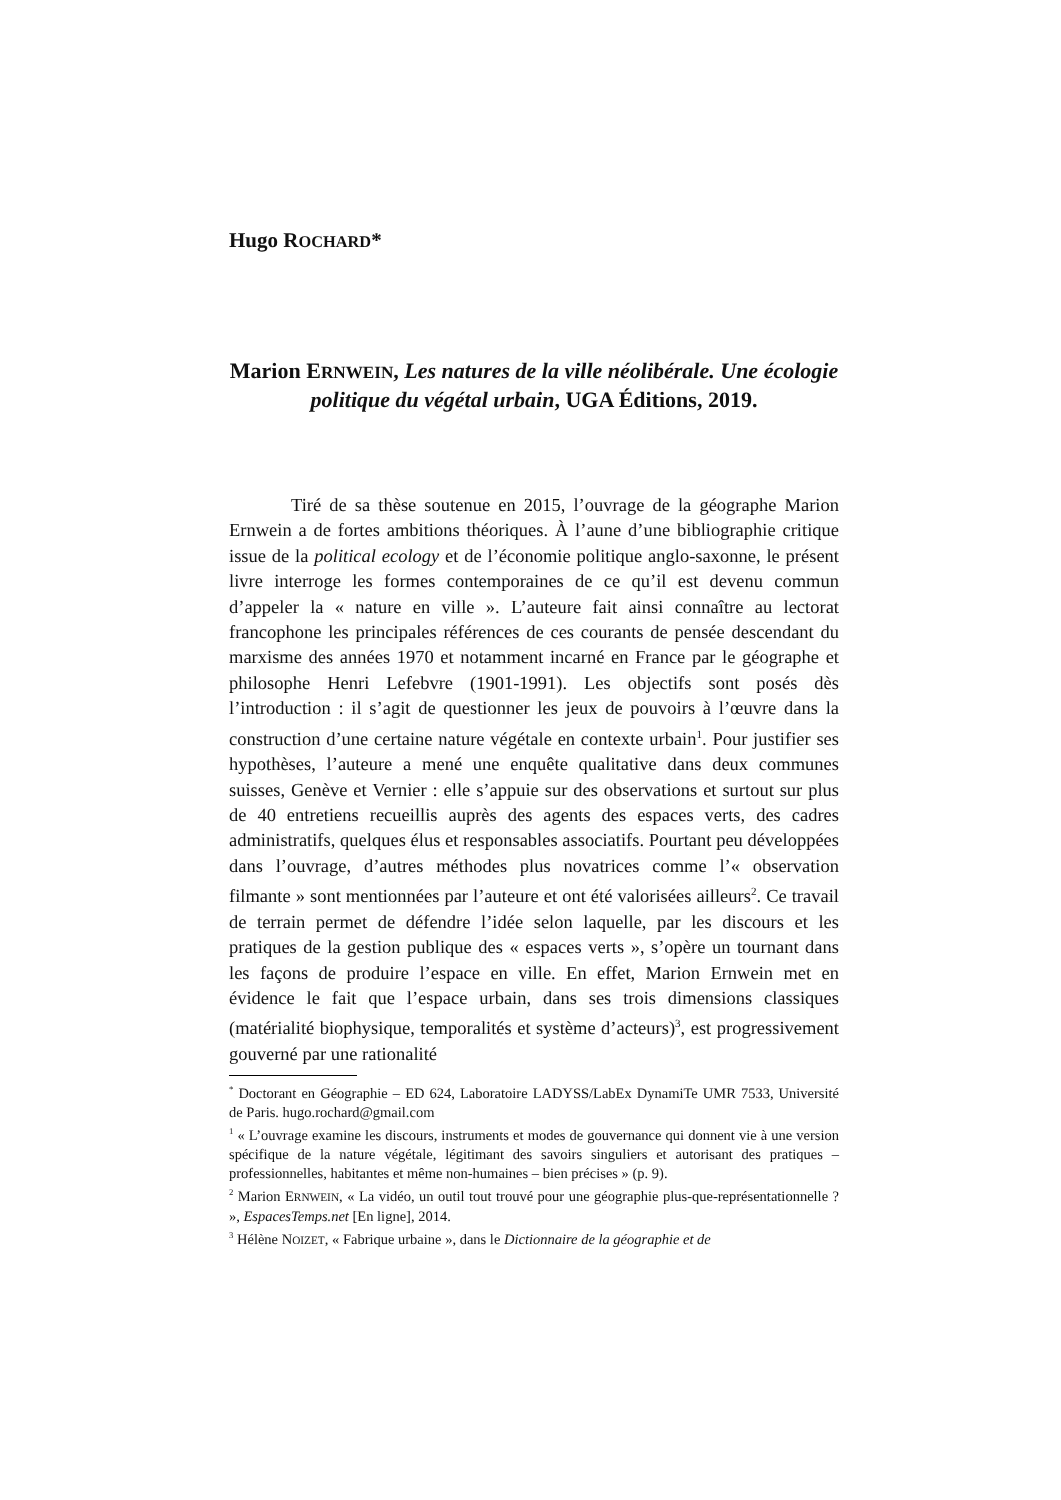Hugo ROCHARD*
Marion ERNWEIN, Les natures de la ville néolibérale. Une écologie politique du végétal urbain, UGA Éditions, 2019.
Tiré de sa thèse soutenue en 2015, l’ouvrage de la géographe Marion Ernwein a de fortes ambitions théoriques. À l’aune d’une bibliographie critique issue de la political ecology et de l’économie politique anglo-saxonne, le présent livre interroge les formes contemporaines de ce qu’il est devenu commun d’appeler la « nature en ville ». L’auteure fait ainsi connaître au lectorat francophone les principales références de ces courants de pensée descendant du marxisme des années 1970 et notamment incarné en France par le géographe et philosophe Henri Lefebvre (1901-1991). Les objectifs sont posés dès l’introduction : il s’agit de questionner les jeux de pouvoirs à l’œuvre dans la construction d’une certaine nature végétale en contexte urbain<sup>1</sup>. Pour justifier ses hypothèses, l’auteure a mené une enquête qualitative dans deux communes suisses, Genève et Vernier : elle s’appuie sur des observations et surtout sur plus de 40 entretiens recueillis auprès des agents des espaces verts, des cadres administratifs, quelques élus et responsables associatifs. Pourtant peu développées dans l’ouvrage, d’autres méthodes plus novatrices comme l’« observation filmante » sont mentionnées par l’auteure et ont été valorisées ailleurs<sup>2</sup>. Ce travail de terrain permet de défendre l’idée selon laquelle, par les discours et les pratiques de la gestion publique des « espaces verts », s’opère un tournant dans les façons de produire l’espace en ville. En effet, Marion Ernwein met en évidence le fait que l’espace urbain, dans ses trois dimensions classiques (matérialité biophysique, temporalités et système d’acteurs)<sup>3</sup>, est progressivement gouverné par une rationalité
<sup>*</sup> Doctorant en Géographie – ED 624, Laboratoire LADYSS/LabEx DynamiTe UMR 7533, Université de Paris. hugo.rochard@gmail.com
<sup>1</sup> « L’ouvrage examine les discours, instruments et modes de gouvernance qui donnent vie à une version spécifique de la nature végétale, légitimant des savoirs singuliers et autorisant des pratiques – professionnelles, habitantes et même non-humaines – bien précises » (p. 9).
<sup>2</sup> Marion ERNWEIN, « La vidéo, un outil tout trouvé pour une géographie plus-que-représentationnelle ? », EspacesTemps.net [En ligne], 2014.
<sup>3</sup> Hélène NOIZET, « Fabrique urbaine », dans le Dictionnaire de la géographie et de